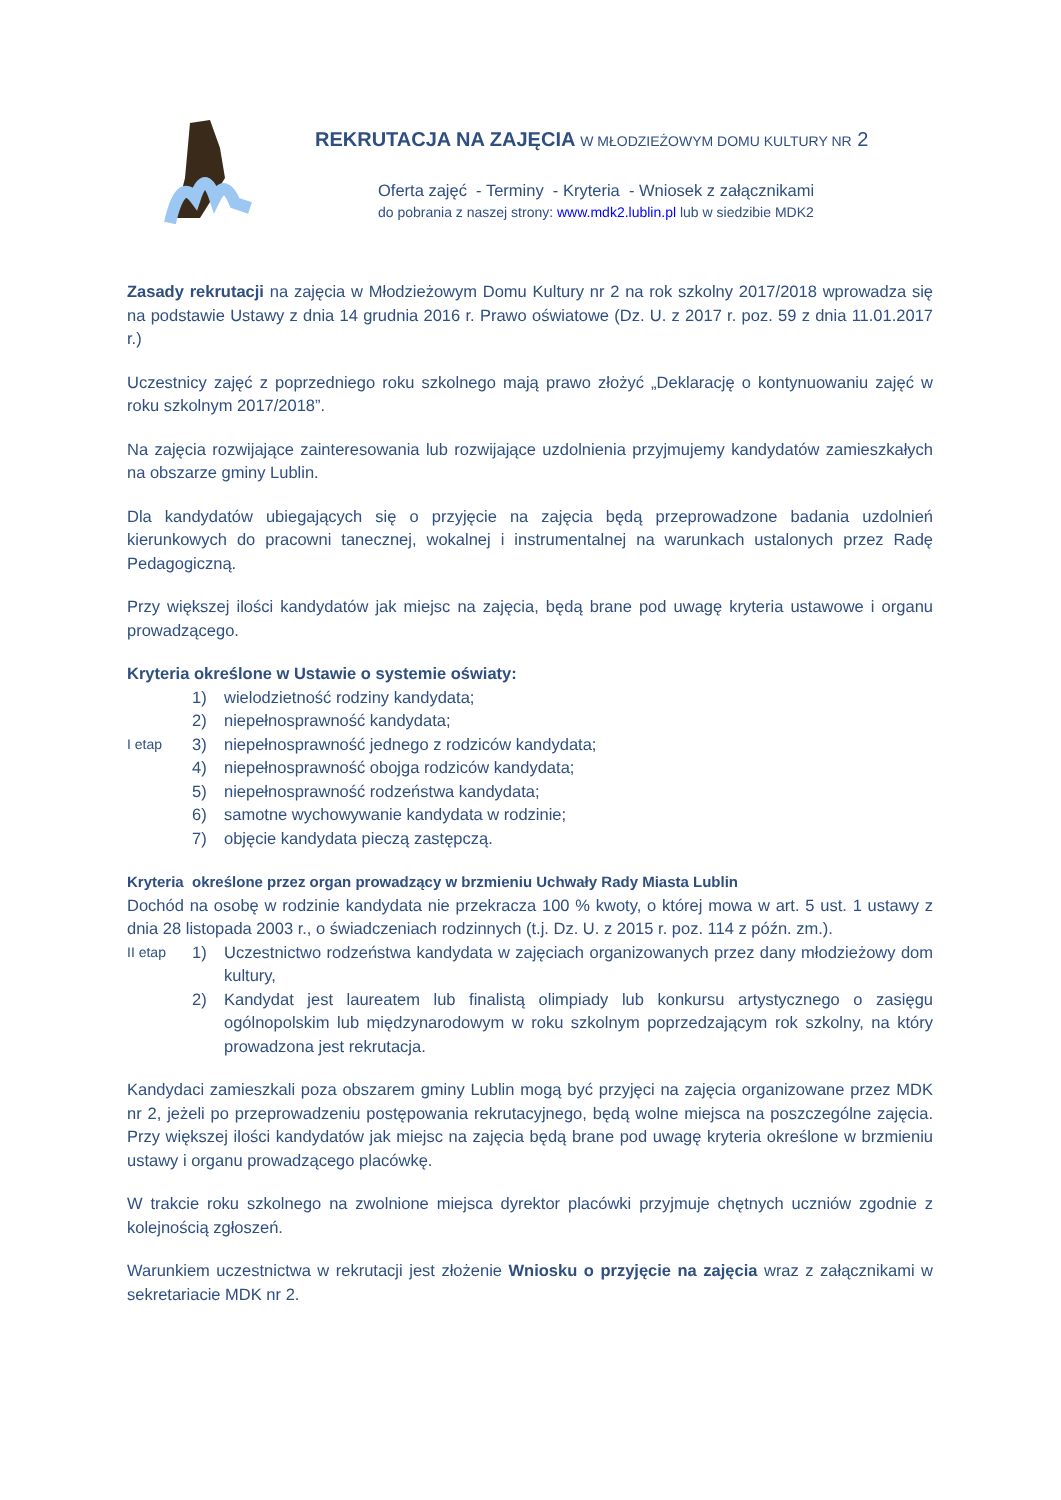REKRUTACJA NA ZAJĘCIA W MŁODZIEŻOWYM DOMU KULTURY NR 2
Oferta zajęć - Terminy - Kryteria - Wniosek z załącznikami
do pobrania z naszej strony: www.mdk2.lublin.pl lub w siedzibie MDK2
Zasady rekrutacji na zajęcia w Młodzieżowym Domu Kultury nr 2 na rok szkolny 2017/2018 wprowadza się na podstawie Ustawy z dnia 14 grudnia 2016 r. Prawo oświatowe (Dz. U. z 2017 r. poz. 59 z dnia 11.01.2017 r.)
Uczestnicy zajęć z poprzedniego roku szkolnego mają prawo złożyć „Deklarację o kontynuowaniu zajęć w roku szkolnym 2017/2018”.
Na zajęcia rozwijające zainteresowania lub rozwijające uzdolnienia przyjmujemy kandydatów zamieszkałych na obszarze gminy Lublin.
Dla kandydatów ubiegających się o przyjęcie na zajęcia będą przeprowadzone badania uzdolnień kierunkowych do pracowni tanecznej, wokalnej i instrumentalnej na warunkach ustalonych przez Radę Pedagogiczną.
Przy większej ilości kandydatów jak miejsc na zajęcia, będą brane pod uwagę kryteria ustawowe i organu prowadzącego.
Kryteria określone w Ustawie o systemie oświaty:
I etap
1) wielodzietność rodziny kandydata;
2) niepełnosprawność kandydata;
3) niepełnosprawność jednego z rodziców kandydata;
4) niepełnosprawność obojga rodziców kandydata;
5) niepełnosprawność rodzeństwa kandydata;
6) samotne wychowywanie kandydata w rodzinie;
7) objęcie kandydata pieczą zastępczą.
Kryteria określone przez organ prowadzący w brzmieniu Uchwały Rady Miasta Lublin
Dochód na osobę w rodzinie kandydata nie przekracza 100 % kwoty, o której mowa w art. 5 ust. 1 ustawy z dnia 28 listopada 2003 r., o świadczeniach rodzinnych (t.j. Dz. U. z 2015 r. poz. 114 z późn. zm.).
II etap
1) Uczestnictwo rodzeństwa kandydata w zajęciach organizowanych przez dany młodzieżowy dom kultury,
2) Kandydat jest laureatem lub finalistą olimpiady lub konkursu artystycznego o zasięgu ogólnopolskim lub międzynarodowym w roku szkolnym poprzedzającym rok szkolny, na który prowadzona jest rekrutacja.
Kandydaci zamieszkali poza obszarem gminy Lublin mogą być przyjęci na zajęcia organizowane przez MDK nr 2, jeżeli po przeprowadzeniu postępowania rekrutacyjnego, będą wolne miejsca na poszczególne zajęcia. Przy większej ilości kandydatów jak miejsc na zajęcia będą brane pod uwagę kryteria określone w brzmieniu ustawy i organu prowadzącego placówkę.
W trakcie roku szkolnego na zwolnione miejsca dyrektor placówki przyjmuje chętnych uczniów zgodnie z kolejnością zgłoszeń.
Warunkiem uczestnictwa w rekrutacji jest złożenie Wniosku o przyjęcie na zajęcia wraz z załącznikami w sekretariacie MDK nr 2.